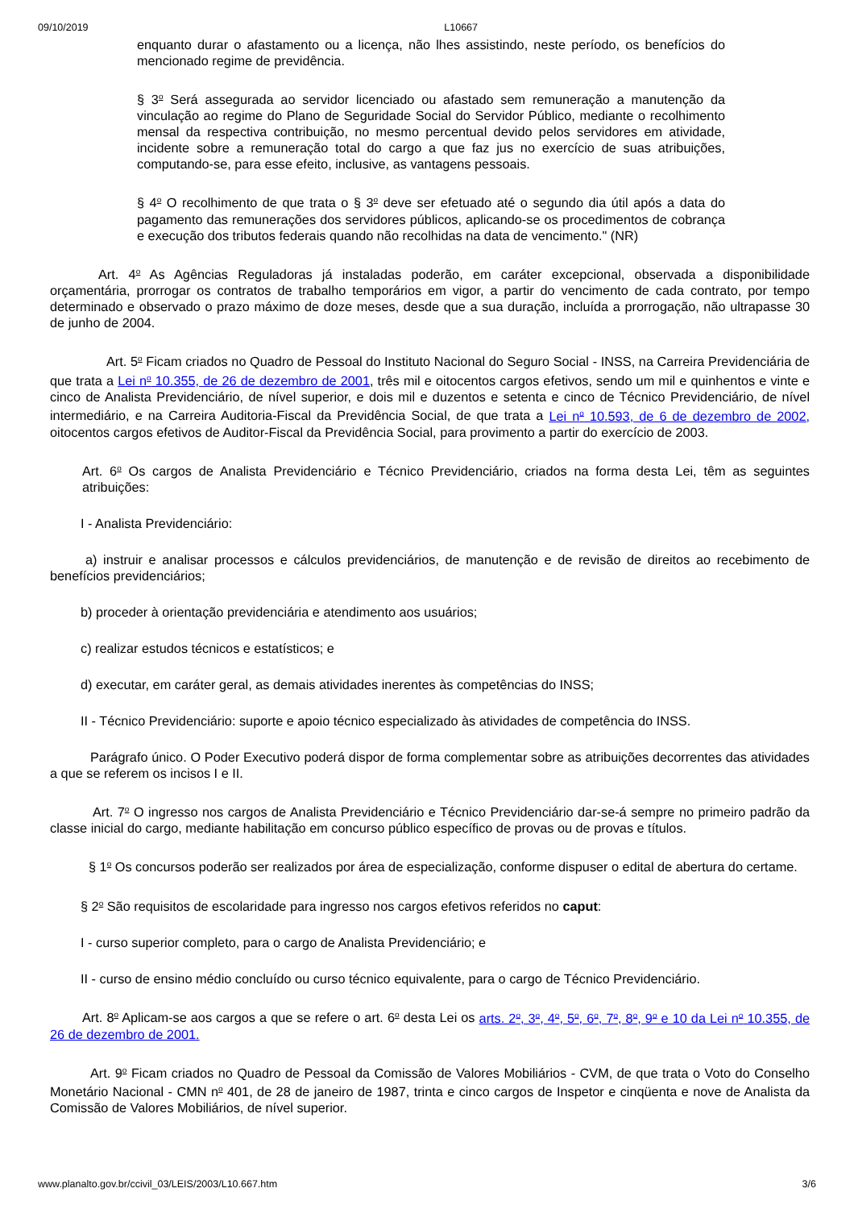09/10/2019 L10667
enquanto durar o afastamento ou a licença, não lhes assistindo, neste período, os benefícios do mencionado regime de previdência.
§ 3<sup>o</sup> Será assegurada ao servidor licenciado ou afastado sem remuneração a manutenção da vinculação ao regime do Plano de Seguridade Social do Servidor Público, mediante o recolhimento mensal da respectiva contribuição, no mesmo percentual devido pelos servidores em atividade, incidente sobre a remuneração total do cargo a que faz jus no exercício de suas atribuições, computando-se, para esse efeito, inclusive, as vantagens pessoais.
§ 4<sup>o</sup> O recolhimento de que trata o § 3<sup>o</sup> deve ser efetuado até o segundo dia útil após a data do pagamento das remunerações dos servidores públicos, aplicando-se os procedimentos de cobrança e execução dos tributos federais quando não recolhidas na data de vencimento." (NR)
Art. 4<sup>o</sup> As Agências Reguladoras já instaladas poderão, em caráter excepcional, observada a disponibilidade orçamentária, prorrogar os contratos de trabalho temporários em vigor, a partir do vencimento de cada contrato, por tempo determinado e observado o prazo máximo de doze meses, desde que a sua duração, incluída a prorrogação, não ultrapasse 30 de junho de 2004.
Art. 5<sup>o</sup> Ficam criados no Quadro de Pessoal do Instituto Nacional do Seguro Social - INSS, na Carreira Previdenciária de que trata a Lei n<sup>o</sup> 10.355, de 26 de dezembro de 2001, três mil e oitocentos cargos efetivos, sendo um mil e quinhentos e vinte e cinco de Analista Previdenciário, de nível superior, e dois mil e duzentos e setenta e cinco de Técnico Previdenciário, de nível intermediário, e na Carreira Auditoria-Fiscal da Previdência Social, de que trata a Lei n<sup>o</sup> 10.593, de 6 de dezembro de 2002, oitocentos cargos efetivos de Auditor-Fiscal da Previdência Social, para provimento a partir do exercício de 2003.
Art. 6<sup>o</sup> Os cargos de Analista Previdenciário e Técnico Previdenciário, criados na forma desta Lei, têm as seguintes atribuições:
I - Analista Previdenciário:
a) instruir e analisar processos e cálculos previdenciários, de manutenção e de revisão de direitos ao recebimento de benefícios previdenciários;
b) proceder à orientação previdenciária e atendimento aos usuários;
c) realizar estudos técnicos e estatísticos; e
d) executar, em caráter geral, as demais atividades inerentes às competências do INSS;
II - Técnico Previdenciário: suporte e apoio técnico especializado às atividades de competência do INSS.
Parágrafo único. O Poder Executivo poderá dispor de forma complementar sobre as atribuições decorrentes das atividades a que se referem os incisos I e II.
Art. 7<sup>o</sup> O ingresso nos cargos de Analista Previdenciário e Técnico Previdenciário dar-se-á sempre no primeiro padrão da classe inicial do cargo, mediante habilitação em concurso público específico de provas ou de provas e títulos.
§ 1<sup>o</sup> Os concursos poderão ser realizados por área de especialização, conforme dispuser o edital de abertura do certame.
§ 2<sup>o</sup> São requisitos de escolaridade para ingresso nos cargos efetivos referidos no caput:
I - curso superior completo, para o cargo de Analista Previdenciário; e
II - curso de ensino médio concluído ou curso técnico equivalente, para o cargo de Técnico Previdenciário.
Art. 8<sup>o</sup> Aplicam-se aos cargos a que se refere o art. 6<sup>o</sup> desta Lei os arts. 2<sup>o</sup>, 3<sup>o</sup>, 4<sup>o</sup>, 5<sup>o</sup>, 6<sup>o</sup>, 7<sup>o</sup>, 8<sup>o</sup>, 9<sup>o</sup> e 10 da Lei n<sup>o</sup> 10.355, de 26 de dezembro de 2001.
Art. 9<sup>o</sup> Ficam criados no Quadro de Pessoal da Comissão de Valores Mobiliários - CVM, de que trata o Voto do Conselho Monetário Nacional - CMN n<sup>o</sup> 401, de 28 de janeiro de 1987, trinta e cinco cargos de Inspetor e cinqüenta e nove de Analista da Comissão de Valores Mobiliários, de nível superior.
www.planalto.gov.br/ccivil_03/LEIS/2003/L10.667.htm 3/6